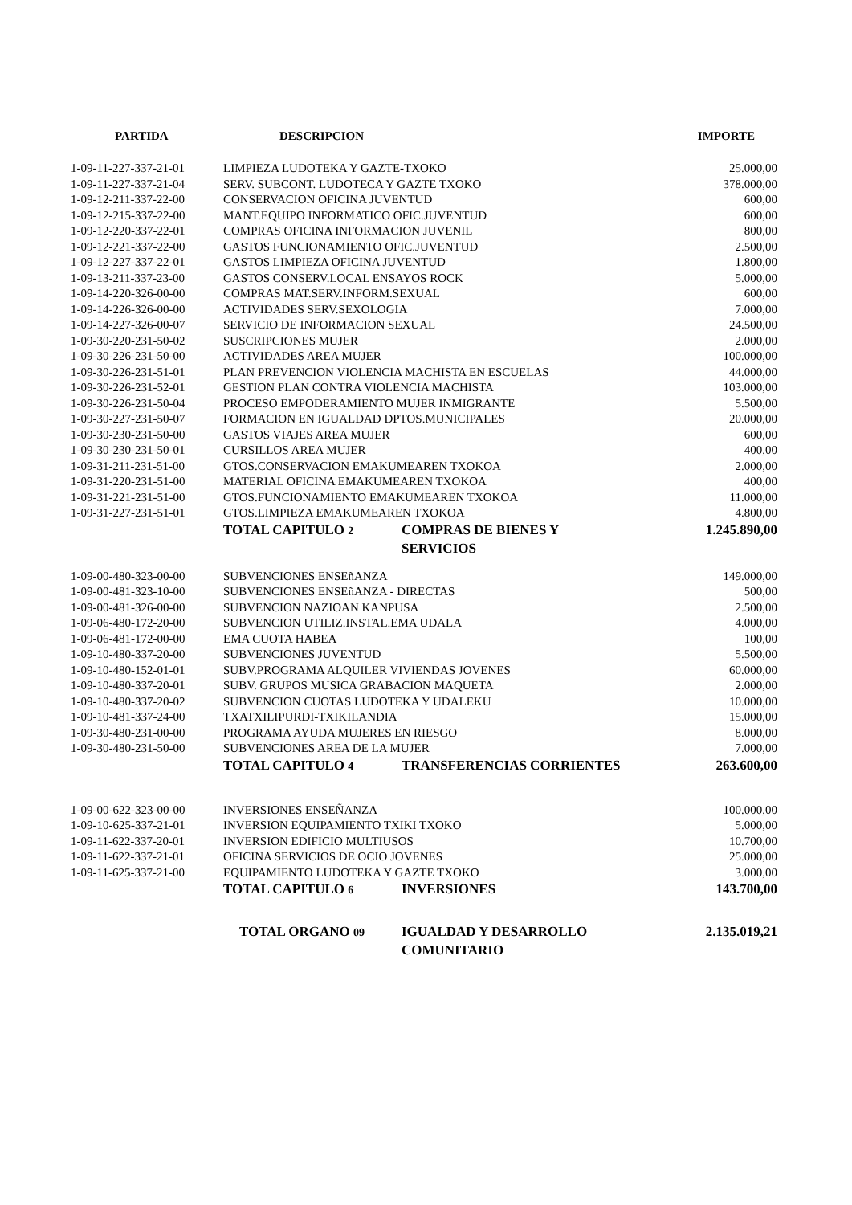| PARTIDA | DESCRIPCION | IMPORTE |
| --- | --- | --- |
| 1-09-11-227-337-21-01 | LIMPIEZA LUDOTEKA Y GAZTE-TXOKO | 25.000,00 |
| 1-09-11-227-337-21-04 | SERV. SUBCONT. LUDOTECA Y GAZTE TXOKO | 378.000,00 |
| 1-09-12-211-337-22-00 | CONSERVACION OFICINA JUVENTUD | 600,00 |
| 1-09-12-215-337-22-00 | MANT.EQUIPO INFORMATICO OFIC.JUVENTUD | 600,00 |
| 1-09-12-220-337-22-01 | COMPRAS OFICINA INFORMACION JUVENIL | 800,00 |
| 1-09-12-221-337-22-00 | GASTOS FUNCIONAMIENTO OFIC.JUVENTUD | 2.500,00 |
| 1-09-12-227-337-22-01 | GASTOS LIMPIEZA OFICINA JUVENTUD | 1.800,00 |
| 1-09-13-211-337-23-00 | GASTOS CONSERV.LOCAL ENSAYOS ROCK | 5.000,00 |
| 1-09-14-220-326-00-00 | COMPRAS MAT.SERV.INFORM.SEXUAL | 600,00 |
| 1-09-14-226-326-00-00 | ACTIVIDADES SERV.SEXOLOGIA | 7.000,00 |
| 1-09-14-227-326-00-07 | SERVICIO DE INFORMACION SEXUAL | 24.500,00 |
| 1-09-30-220-231-50-02 | SUSCRIPCIONES MUJER | 2.000,00 |
| 1-09-30-226-231-50-00 | ACTIVIDADES AREA MUJER | 100.000,00 |
| 1-09-30-226-231-51-01 | PLAN PREVENCION VIOLENCIA MACHISTA EN ESCUELAS | 44.000,00 |
| 1-09-30-226-231-52-01 | GESTION PLAN CONTRA VIOLENCIA MACHISTA | 103.000,00 |
| 1-09-30-226-231-50-04 | PROCESO EMPODERAMIENTO MUJER INMIGRANTE | 5.500,00 |
| 1-09-30-227-231-50-07 | FORMACION EN IGUALDAD DPTOS.MUNICIPALES | 20.000,00 |
| 1-09-30-230-231-50-00 | GASTOS VIAJES AREA MUJER | 600,00 |
| 1-09-30-230-231-50-01 | CURSILLOS AREA MUJER | 400,00 |
| 1-09-31-211-231-51-00 | GTOS.CONSERVACION EMAKUMEAREN TXOKOA | 2.000,00 |
| 1-09-31-220-231-51-00 | MATERIAL OFICINA EMAKUMEAREN TXOKOA | 400,00 |
| 1-09-31-221-231-51-00 | GTOS.FUNCIONAMIENTO EMAKUMEAREN TXOKOA | 11.000,00 |
| 1-09-31-227-231-51-01 | GTOS.LIMPIEZA EMAKUMEAREN TXOKOA | 4.800,00 |
| | TOTAL CAPITULO 2 COMPRAS DE BIENES Y SERVICIOS | 1.245.890,00 |
| 1-09-00-480-323-00-00 | SUBVENCIONES ENSEñANZA | 149.000,00 |
| 1-09-00-481-323-10-00 | SUBVENCIONES ENSEñANZA - DIRECTAS | 500,00 |
| 1-09-00-481-326-00-00 | SUBVENCION NAZIOAN KANPUSA | 2.500,00 |
| 1-09-06-480-172-20-00 | SUBVENCION UTILIZ.INSTAL.EMA UDALA | 4.000,00 |
| 1-09-06-481-172-00-00 | EMA CUOTA HABEA | 100,00 |
| 1-09-10-480-337-20-00 | SUBVENCIONES JUVENTUD | 5.500,00 |
| 1-09-10-480-152-01-01 | SUBV.PROGRAMA ALQUILER VIVIENDAS JOVENES | 60.000,00 |
| 1-09-10-480-337-20-01 | SUBV. GRUPOS MUSICA GRABACION MAQUETA | 2.000,00 |
| 1-09-10-480-337-20-02 | SUBVENCION CUOTAS LUDOTEKA Y UDALEKU | 10.000,00 |
| 1-09-10-481-337-24-00 | TXATXILIPURDI-TXIKILANDIA | 15.000,00 |
| 1-09-30-480-231-00-00 | PROGRAMA AYUDA MUJERES EN RIESGO | 8.000,00 |
| 1-09-30-480-231-50-00 | SUBVENCIONES AREA DE LA MUJER | 7.000,00 |
| | TOTAL CAPITULO 4 TRANSFERENCIAS CORRIENTES | 263.600,00 |
| 1-09-00-622-323-00-00 | INVERSIONES ENSEÑANZA | 100.000,00 |
| 1-09-10-625-337-21-01 | INVERSION EQUIPAMIENTO TXIKI TXOKO | 5.000,00 |
| 1-09-11-622-337-20-01 | INVERSION EDIFICIO MULTIUSOS | 10.700,00 |
| 1-09-11-622-337-21-01 | OFICINA SERVICIOS DE OCIO JOVENES | 25.000,00 |
| 1-09-11-625-337-21-00 | EQUIPAMIENTO LUDOTEKA Y GAZTE TXOKO | 3.000,00 |
| | TOTAL CAPITULO 6 INVERSIONES | 143.700,00 |
| | TOTAL ORGANO 09 IGUALDAD Y DESARROLLO COMUNITARIO | 2.135.019,21 |